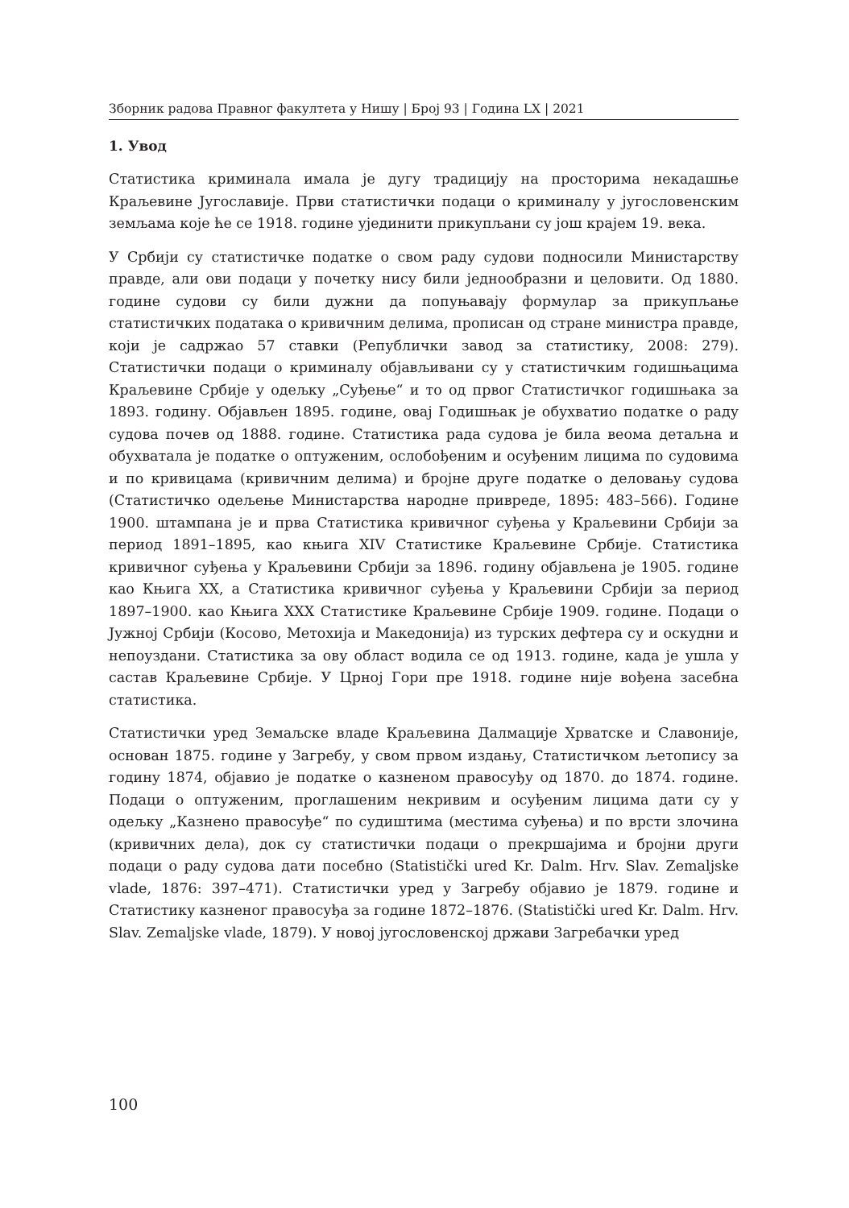Зборник радова Правног факултета у Нишу | Број 93 | Година LX | 2021
1. Увод
Статистика криминала имала је дугу традицију на просторима некадашње Краљевине Југославије. Први статистички подаци о криминалу у југословенским земљама које ће се 1918. године ујединити прикупљани су још крајем 19. века.
У Србији су статистичке податке о свом раду судови подносили Министарству правде, али ови подаци у почетку нису били једнообразни и целовити. Од 1880. године судови су били дужни да попуњавају формулар за прикупљање статистичких података о кривичним делима, прописан од стране министра правде, који је садржао 57 ставки (Републички завод за статистику, 2008: 279). Статистички подаци о криминалу објављивани су у статистичким годишњацима Краљевине Србије у одељку „Суђење“ и то од првог Статистичког годишњака за 1893. годину. Објављен 1895. године, овај Годишњак је обухватио податке о раду судова почев од 1888. године. Статистика рада судова је била веома детаљна и обухватала је податке о оптуженим, ослобођеним и осуђеним лицима по судовима и по кривицама (кривичним делима) и бројне друге податке о деловању судова (Статистичко одељење Министарства народне привреде, 1895: 483–566). Године 1900. штампана је и прва Статистика кривичног суђења у Краљевини Србији за период 1891–1895, као књига XIV Статистике Краљевине Србије. Статистика кривичног суђења у Краљевини Србији за 1896. годину објављена је 1905. године као Књига XX, а Статистика кривичног суђења у Краљевини Србији за период 1897–1900. као Књига XXX Статистике Краљевине Србије 1909. године. Подаци о Јужној Србији (Косово, Метохија и Македонија) из турских дефтера су и оскудни и непоуздани. Статистика за ову област водила се од 1913. године, када је ушла у састав Краљевине Србије. У Црној Гори пре 1918. године није вођена засебна статистика.
Статистички уред Земаљске владе Краљевина Далмације Хрватске и Славоније, основан 1875. године у Загребу, у свом првом издању, Статистичком љетопису за годину 1874, објавио је податкe о казненом правосуђу од 1870. до 1874. године. Подаци о оптуженим, проглашеним некривим и осуђеним лицима дати су у одељку „Казнено правосуђе“ по судиштима (местима суђења) и по врсти злочина (кривичних дела), док су статистички подаци о прекршајима и бројни други подаци о раду судова дати посебно (Statistički ured Kr. Dalm. Hrv. Slav. Zemaljske vlade, 1876: 397–471). Статистички уред у Загребу објавио је 1879. године и Статистику казненог правосуђа за године 1872–1876. (Statistički ured Kr. Dalm. Hrv. Slav. Zemaljske vlade, 1879). У новој југословенској држави Загребачки уред
100